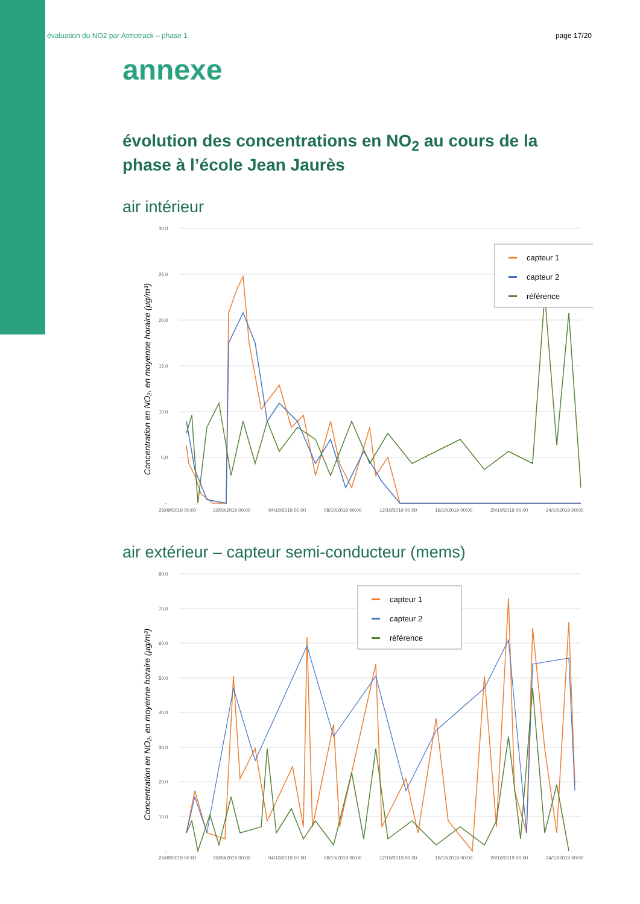évaluation du NO2 par Atmotrack – phase 1 page 17/20
annexe
évolution des concentrations en NO<sub>2</sub> au cours de la phase à l’école Jean Jaurès
air intérieur
Concentration en NO₂, en moyenne horaire (µg/m³)
30,0
25,0
20,0
15,0
10,0
5,0
-
26/09/2019 00:00
30/09/2019 00:00
04/10/2019 00:00
08/10/2019 00:00
12/10/2019 00:00
16/10/2019 00:00
20/10/2019 00:00
24/10/2019 00:00
capteur 1
capteur 2
référence
air extérieur – capteur semi-conducteur (mems)
Concentration en NO₂, en moyenne horaire (µg/m³)
80,0
70,0
60,0
50,0
40,0
30,0
20,0
10,0
-
26/09/2019 00:00
30/09/2019 00:00
04/10/2019 00:00
08/10/2019 00:00
12/10/2019 00:00
16/10/2019 00:00
20/10/2019 00:00
24/10/2019 00:00
capteur 1
capteur 2
référence